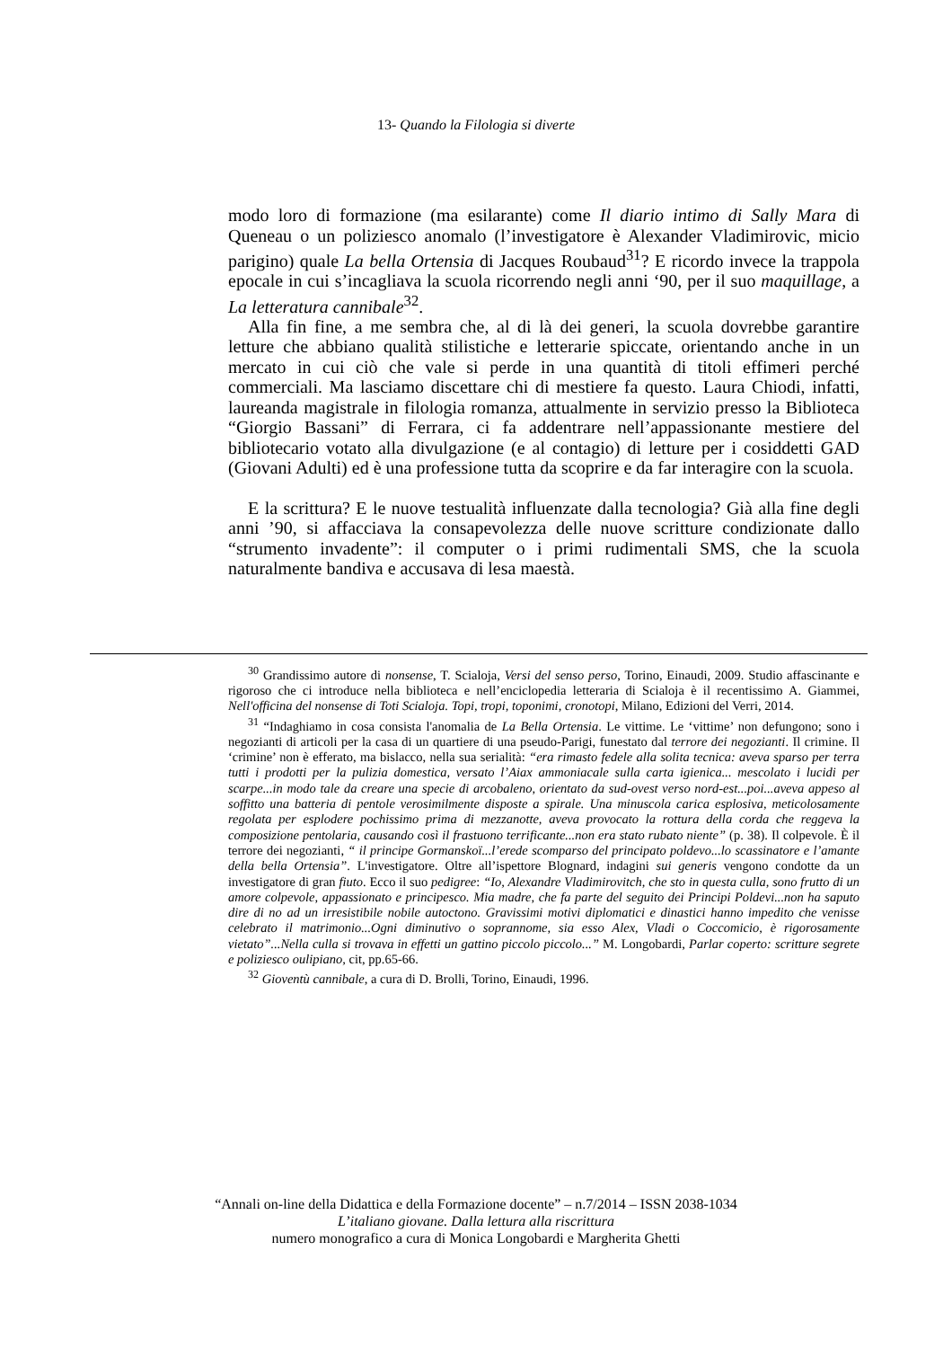13- Quando la Filologia si diverte
modo loro di formazione (ma esilarante) come Il diario intimo di Sally Mara di Queneau o un poliziesco anomalo (l’investigatore è Alexander Vladimirovic, micio parigino) quale La bella Ortensia di Jacques Roubaud<sup>31</sup>? E ricordo invece la trappola epocale in cui s’incagliava la scuola ricorrendo negli anni ‘90, per il suo maquillage, a La letteratura cannibale<sup>32</sup>.
Alla fin fine, a me sembra che, al di là dei generi, la scuola dovrebbe garantire letture che abbiano qualità stilistiche e letterarie spiccate, orientando anche in un mercato in cui ciò che vale si perde in una quantità di titoli effimeri perché commerciali. Ma lasciamo discettare chi di mestiere fa questo. Laura Chiodi, infatti, laureanda magistrale in filologia romanza, attualmente in servizio presso la Biblioteca “Giorgio Bassani” di Ferrara, ci fa addentrare nell’appassionante mestiere del bibliotecario votato alla divulgazione (e al contagio) di letture per i cosiddetti GAD (Giovani Adulti) ed è una professione tutta da scoprire e da far interagire con la scuola.
E la scrittura? E le nuove testualità influenzate dalla tecnologia? Già alla fine degli anni ’90, si affacciava la consapevolezza delle nuove scritture condizionate dallo “strumento invadente”: il computer o i primi rudimentali SMS, che la scuola naturalmente bandiva e accusava di lesa maestà.
<sup>30</sup> Grandissimo autore di nonsense, T. Scialoja, Versi del senso perso, Torino, Einaudi, 2009. Studio affascinante e rigoroso che ci introduce nella biblioteca e nell’enciclopedia letteraria di Scialoja è il recentissimo A. Giammei, Nell'officina del nonsense di Toti Scialoja. Topi, tropi, toponimi, cronotopi, Milano, Edizioni del Verri, 2014.
<sup>31</sup> “Indaghiamo in cosa consista l'anomalia de La Bella Ortensia. Le vittime. Le ‘vittime’ non defungono; sono i negozianti di articoli per la casa di un quartiere di una pseudo-Parigi, funestato dal terrore dei negozianti. Il crimine. Il ‘crimine’ non è efferato, ma bislacco, nella sua serialità: “era rimasto fedele alla solita tecnica: aveva sparso per terra tutti i prodotti per la pulizia domestica, versato l’Aiax ammoniacale sulla carta igienica... mescolato i lucidi per scarpe...in modo tale da creare una specie di arcobaleno, orientato da sud-ovest verso nord-est...poi...aveva appeso al soffitto una batteria di pentole verosimilmente disposte a spirale. Una minuscola carica esplosiva, meticolosamente regolata per esplodere pochissimo prima di mezzanotte, aveva provocato la rottura della corda che reggeva la composizione pentolaria, causando così il frastuono terrificante...non era stato rubato niente” (p. 38). Il colpevole. È il terrore dei negozianti, “ il principe Gormanskoï...l’erede scomparso del principato poldevo...lo scassinatore e l’amante della bella Ortensia”. L'investigatore. Oltre all’ispettore Blognard, indagini sui generis vengono condotte da un investigatore di gran fiuto. Ecco il suo pedigree: “Io, Alexandre Vladimirovitch, che sto in questa culla, sono frutto di un amore colpevole, appassionato e principesco. Mia madre, che fa parte del seguito dei Principi Poldevi...non ha saputo dire di no ad un irresistibile nobile autoctono. Gravissimi motivi diplomatici e dinastici hanno impedito che venisse celebrato il matrimonio...Ogni diminutivo o soprannome, sia esso Alex, Vladi o Coccomicio, è rigorosamente vietato”...Nella culla si trovava in effetti un gattino piccolo piccolo...” M. Longobardi, Parlar coperto: scritture segrete e poliziesco oulipiano, cit, pp.65-66.
<sup>32</sup> Gioventù cannibale, a cura di D. Brolli, Torino, Einaudi, 1996.
“Annali on-line della Didattica e della Formazione docente” – n.7/2014 – ISSN 2038-1034
L’italiano giovane. Dalla lettura alla riscrittura
numero monografico a cura di Monica Longobardi e Margherita Ghetti